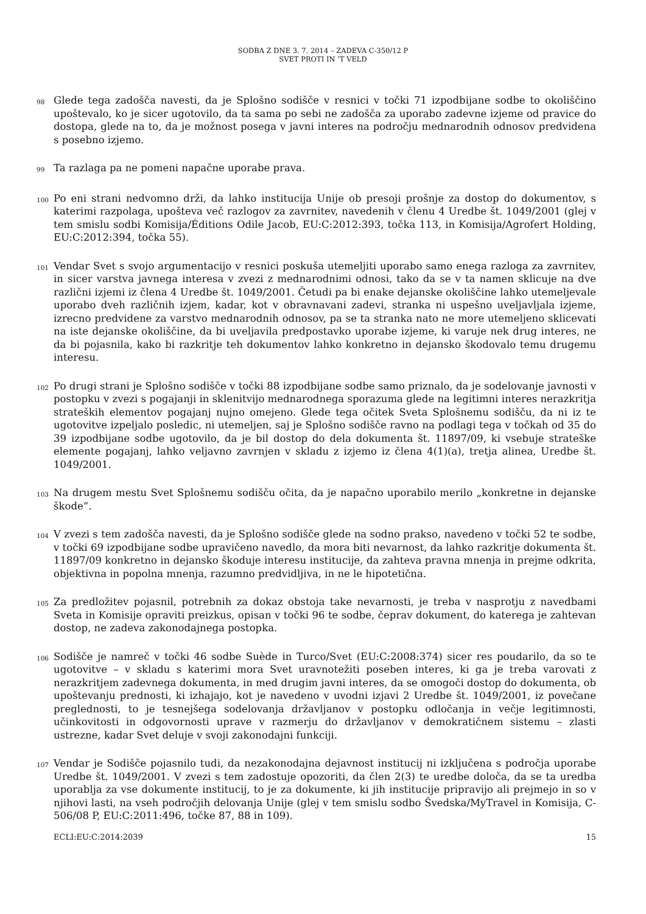SODBA Z DNE 3. 7. 2014 – ZADEVA C-350/12 P
SVET PROTI IN ’T VELD
98
Glede tega zadošča navesti, da je Splošno sodišče v resnici v točki 71 izpodbijane sodbe to okoliščino upoštevalo, ko je sicer ugotovilo, da ta sama po sebi ne zadošča za uporabo zadevne izjeme od pravice do dostopa, glede na to, da je možnost posega v javni interes na področju mednarodnih odnosov predvidena s posebno izjemo.
99
Ta razlaga pa ne pomeni napačne uporabe prava.
100
Po eni strani nedvomno drži, da lahko institucija Unije ob presoji prošnje za dostop do dokumentov, s katerimi razpolaga, upošteva več razlogov za zavrnitev, navedenih v členu 4 Uredbe št. 1049/2001 (glej v tem smislu sodbi Komisija/Éditions Odile Jacob, EU:C:2012:393, točka 113, in Komisija/Agrofert Holding, EU:C:2012:394, točka 55).
101
Vendar Svet s svojo argumentacijo v resnici poskuša utemeljiti uporabo samo enega razloga za zavrnitev, in sicer varstva javnega interesa v zvezi z mednarodnimi odnosi, tako da se v ta namen sklicuje na dve različni izjemi iz člena 4 Uredbe št. 1049/2001. Četudi pa bi enake dejanske okoliščine lahko utemeljevale uporabo dveh različnih izjem, kadar, kot v obravnavani zadevi, stranka ni uspešno uveljavljala izjeme, izrecno predvidene za varstvo mednarodnih odnosov, pa se ta stranka nato ne more utemeljeno sklicevati na iste dejanske okoliščine, da bi uveljavila predpostavko uporabe izjeme, ki varuje nek drug interes, ne da bi pojasnila, kako bi razkritje teh dokumentov lahko konkretno in dejansko škodovalo temu drugemu interesu.
102
Po drugi strani je Splošno sodišče v točki 88 izpodbijane sodbe samo priznalo, da je sodelovanje javnosti v postopku v zvezi s pogajanji in sklenitvijo mednarodnega sporazuma glede na legitimni interes nerazkritja strateških elementov pogajanj nujno omejeno. Glede tega očitek Sveta Splošnemu sodišču, da ni iz te ugotovitve izpeljalo posledic, ni utemeljen, saj je Splošno sodišče ravno na podlagi tega v točkah od 35 do 39 izpodbijane sodbe ugotovilo, da je bil dostop do dela dokumenta št. 11897/09, ki vsebuje strateške elemente pogajanj, lahko veljavno zavrnjen v skladu z izjemo iz člena 4(1)(a), tretja alinea, Uredbe št. 1049/2001.
103
Na drugem mestu Svet Splošnemu sodišču očita, da je napačno uporabilo merilo „konkretne in dejanske škode“.
104
V zvezi s tem zadošča navesti, da je Splošno sodišče glede na sodno prakso, navedeno v točki 52 te sodbe, v točki 69 izpodbijane sodbe upravičeno navedlo, da mora biti nevarnost, da lahko razkritje dokumenta št. 11897/09 konkretno in dejansko škoduje interesu institucije, da zahteva pravna mnenja in prejme odkrita, objektivna in popolna mnenja, razumno predvidljiva, in ne le hipotetična.
105
Za predložitev pojasnil, potrebnih za dokaz obstoja take nevarnosti, je treba v nasprotju z navedbami Sveta in Komisije opraviti preizkus, opisan v točki 96 te sodbe, čeprav dokument, do katerega je zahtevan dostop, ne zadeva zakonodajnega postopka.
106
Sodišče je namreč v točki 46 sodbe Suède in Turco/Svet (EU:C:2008:374) sicer res poudarilo, da so te ugotovitve – v skladu s katerimi mora Svet uravnotežiti poseben interes, ki ga je treba varovati z nerazkritjem zadevnega dokumenta, in med drugim javni interes, da se omogoči dostop do dokumenta, ob upoštevanju prednosti, ki izhajajo, kot je navedeno v uvodni izjavi 2 Uredbe št. 1049/2001, iz povečane preglednosti, to je tesnejšega sodelovanja državljanov v postopku odločanja in večje legitimnosti, učinkovitosti in odgovornosti uprave v razmerju do državljanov v demokratičnem sistemu – zlasti ustrezne, kadar Svet deluje v svoji zakonodajni funkciji.
107
Vendar je Sodišče pojasnilo tudi, da nezakonodajna dejavnost institucij ni izključena s področja uporabe Uredbe št. 1049/2001. V zvezi s tem zadostuje opozoriti, da člen 2(3) te uredbe določa, da se ta uredba uporablja za vse dokumente institucij, to je za dokumente, ki jih institucije pripravijo ali prejmejo in so v njihovi lasti, na vseh področjih delovanja Unije (glej v tem smislu sodbo Švedska/MyTravel in Komisija, C-506/08 P, EU:C:2011:496, točke 87, 88 in 109).
ECLI:EU:C:2014:2039 15